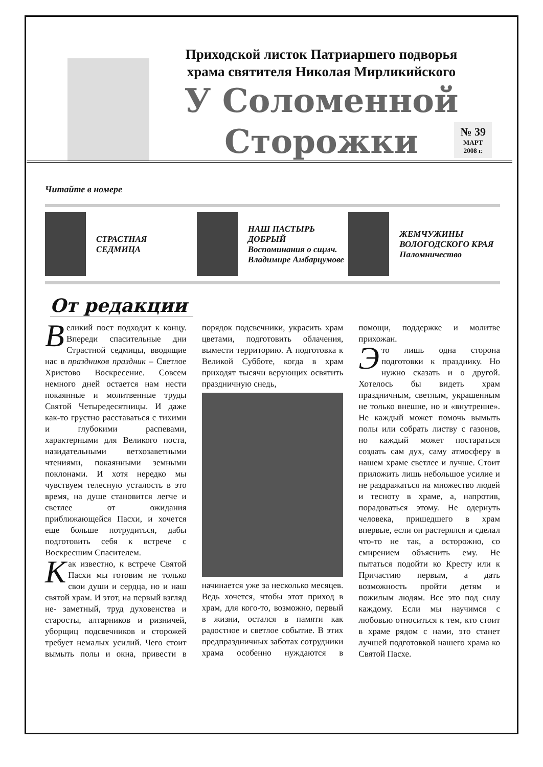Приходской листок Патриаршего подворья
храма святителя Николая Мирликийского
У Соломенной
Сторожки
№ 39
МАРТ
2008 г.
Читайте в номере
СТРАСТНАЯ
СЕДМИЦА
НАШ ПАСТЫРЬ ДОБРЫЙ
Воспоминания о сщмч. Владимире Амбарцумове
ЖЕМЧУЖИНЫ ВОЛОГОДСКОГО КРАЯ
Паломничество
От редакции
Великий пост подходит к концу. Впереди спасительные дни Страстной седмицы, вводящие нас в праздников праздник – Светлое Христово Воскресение. Совсем немного дней остается нам нести покаянные и молитвенные труды Святой Четыредесятницы. И даже как-то грустно расставаться с тихими и глубокими распевами, характерными для Великого поста, назидательными ветхозаветными чтениями, покаянными земными поклонами. И хотя нередко мы чувствуем телесную усталость в это время, на душе становится легче и светлее от ожидания приближающейся Пасхи, и хочется еще больше потрудиться, дабы подготовить себя к встрече с Воскресшим Спасителем.
Как известно, к встрече Святой Пасхи мы готовим не только свои души и сердца, но и наш святой храм. И этот, на первый взгляд не- заметный, труд духовенства и старосты, алтарников и ризничей, уборщиц подсвечников и сторожей требует немалых усилий. Чего стоит вымыть полы и окна, привести в порядок подсвечники, украсить храм цветами, подготовить облачения, вымести территорию. А подготовка к Великой Субботе, когда в храм приходят тысячи верующих освятить праздничную снедь,
начинается уже за несколько месяцев. Ведь хочется, чтобы этот приход в храм, для кого-то, возможно, первый в жизни, остался в памяти как радостное и светлое событие. В этих предпраздничных заботах сотрудники храма особенно нуждаются в помощи, поддержке и молитве прихожан.
Это лишь одна сторона подготовки к празднику. Но нужно сказать и о другой. Хотелось бы видеть храм праздничным, светлым, украшенным не только внешне, но и «внутренне». Не каждый может помочь вымыть полы или собрать листву с газонов, но каждый может постараться создать сам дух, саму атмосферу в нашем храме светлее и лучше. Стоит приложить лишь небольшое усилие и не раздражаться на множество людей и тесноту в храме, а, напротив, порадоваться этому. Не одернуть человека, пришедшего в храм впервые, если он растерялся и сделал что-то не так, а осторожно, со смирением объяснить ему. Не пытаться подойти ко Кресту или к Причастию первым, а дать возможность пройти детям и пожилым людям. Все это под силу каждому. Если мы научимся с любовью относиться к тем, кто стоит в храме рядом с нами, это станет лучшей подготовкой нашего храма ко Святой Пасхе.